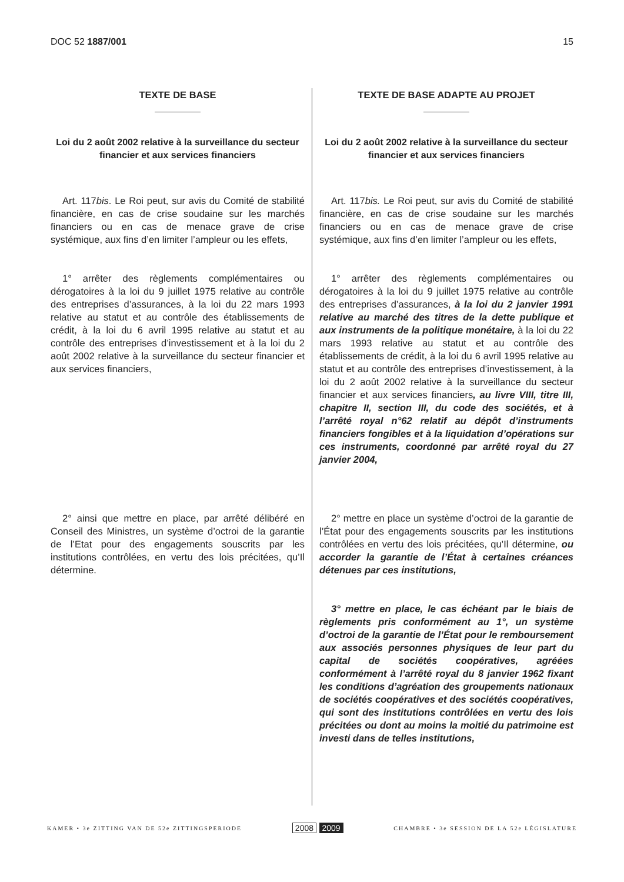DOC 52 1887/001 15
TEXTE DE BASE
Loi du 2 août 2002 relative à la surveillance du secteur financier et aux services financiers
Art. 117bis. Le Roi peut, sur avis du Comité de stabilité financière, en cas de crise soudaine sur les marchés financiers ou en cas de menace grave de crise systémique, aux fins d’en limiter l’ampleur ou les effets,
1° arrêter des règlements complémentaires ou dérogatoires à la loi du 9 juillet 1975 relative au contrôle des entreprises d’assurances, à la loi du 22 mars 1993 relative au statut et au contrôle des établissements de crédit, à la loi du 6 avril 1995 relative au statut et au contrôle des entreprises d’investissement et à la loi du 2 août 2002 relative à la surveillance du secteur financier et aux services financiers,
2° ainsi que mettre en place, par arrêté délibéré en Conseil des Ministres, un système d’octroi de la garantie de l’Etat pour des engagements souscrits par les institutions contrôlées, en vertu des lois précitées, qu’Il détermine.
TEXTE DE BASE ADAPTE AU PROJET
Loi du 2 août 2002 relative à la surveillance du secteur financier et aux services financiers
Art. 117bis. Le Roi peut, sur avis du Comité de stabilité financière, en cas de crise soudaine sur les marchés financiers ou en cas de menace grave de crise systémique, aux fins d’en limiter l’ampleur ou les effets,
1° arrêter des règlements complémentaires ou dérogatoires à la loi du 9 juillet 1975 relative au contrôle des entreprises d’assurances, à la loi du 2 janvier 1991 relative au marché des titres de la dette publique et aux instruments de la politique monétaire, à la loi du 22 mars 1993 relative au statut et au contrôle des établissements de crédit, à la loi du 6 avril 1995 relative au statut et au contrôle des entreprises d’investissement, à la loi du 2 août 2002 relative à la surveillance du secteur financier et aux services financiers, au livre VIII, titre III, chapitre II, section III, du code des sociétés, et à l’arrêté royal n°62 relatif au dépôt d’instruments financiers fongibles et à la liquidation d’opérations sur ces instruments, coordonné par arrêté royal du 27 janvier 2004,
2° mettre en place un système d’octroi de la garantie de l’État pour des engagements souscrits par les institutions contrôlées en vertu des lois précitées, qu’Il détermine, ou accorder la garantie de l’État à certaines créances détenues par ces institutions,
3° mettre en place, le cas échéant par le biais de règlements pris conformément au 1°, un système d’octroi de la garantie de l’État pour le remboursement aux associés personnes physiques de leur part du capital de sociétés coopératives, agréées conformément à l’arrêté royal du 8 janvier 1962 fixant les conditions d’agréation des groupements nationaux de sociétés coopératives et des sociétés coopératives, qui sont des institutions contrôlées en vertu des lois précitées ou dont au moins la moitié du patrimoine est investi dans de telles institutions,
KAMER • 3e ZITTING VAN DE 52e ZITTINGSPERIODE
2008 2009
CHAMBRE • 3e SESSION DE LA 52e LÉGISLATURE